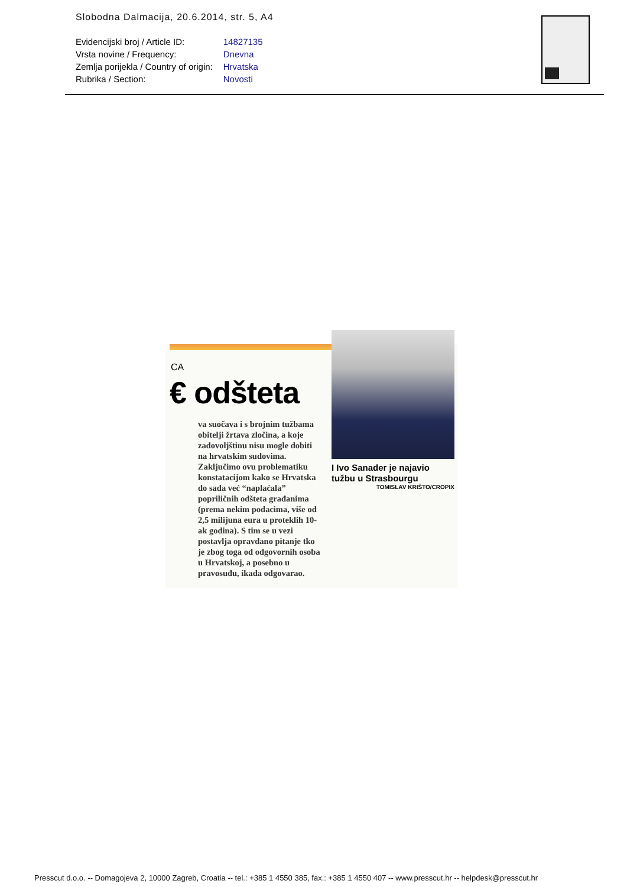Slobodna Dalmacija, 20.6.2014, str. 5, A4
| Evidencijski broj / Article ID: | 14827135 |
| Vrsta novine / Frequency: | Dnevna |
| Zemlja porijekla / Country of origin: | Hrvatska |
| Rubrika / Section: | Novosti |
CA
€ odšteta
va suočava i s brojnim tužbama obitelji žrtava zločina, a koje zadovoljštinu nisu mogle dobiti na hrvatskim sudovima. Zaključimo ovu problematiku konstatacijom kako se Hrvatska do sada već “naplaćala” popriličnih odšteta građanima (prema nekim podacima, više od 2,5 milijuna eura u proteklih 10-ak godina). S tim se u vezi postavlja opravdano pitanje tko je zbog toga od odgovornih osoba u Hrvatskoj, a posebno u pravosuđu, ikada odgovarao.
I Ivo Sanader je najavio tužbu u Strasbourgu
TOMISLAV KRIŠTO/CROPIX
Presscut d.o.o. -- Domagojeva 2, 10000 Zagreb, Croatia -- tel.: +385 1 4550 385, fax.: +385 1 4550 407 -- www.presscut.hr -- helpdesk@presscut.hr